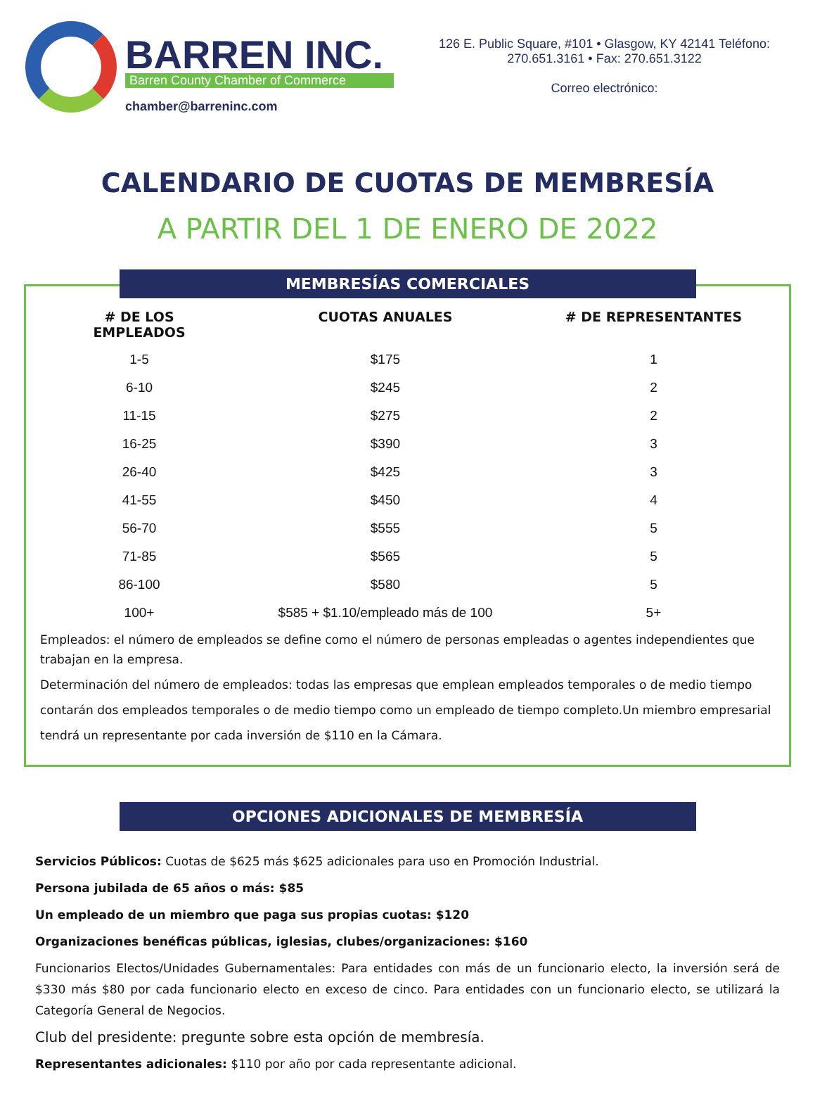BARREN INC.
Barren County Chamber of Commerce
chamber@barreninc.com
126 E. Public Square, #101 • Glasgow, KY 42141 Teléfono:
270.651.3161 • Fax: 270.651.3122
Correo electrónico:
CALENDARIO DE CUOTAS DE MEMBRESÍA
A PARTIR DEL 1 DE ENERO DE 2022
MEMBRESÍAS COMERCIALES
| # DE LOS EMPLEADOS | CUOTAS ANUALES | # DE REPRESENTANTES |
| --- | --- | --- |
| 1-5 | $175 | 1 |
| 6-10 | $245 | 2 |
| 11-15 | $275 | 2 |
| 16-25 | $390 | 3 |
| 26-40 | $425 | 3 |
| 41-55 | $450 | 4 |
| 56-70 | $555 | 5 |
| 71-85 | $565 | 5 |
| 86-100 | $580 | 5 |
| 100+ | $585 + $1.10/empleado más de 100 | 5+ |
Empleados: el número de empleados se define como el número de personas empleadas o agentes independientes que trabajan en la empresa.
Determinación del número de empleados: todas las empresas que emplean empleados temporales o de medio tiempo contarán dos empleados temporales o de medio tiempo como un empleado de tiempo completo.Un miembro empresarial tendrá un representante por cada inversión de $110 en la Cámara.
OPCIONES ADICIONALES DE MEMBRESÍA
Servicios Públicos: Cuotas de $625 más $625 adicionales para uso en Promoción Industrial.
Persona jubilada de 65 años o más: $85
Un empleado de un miembro que paga sus propias cuotas: $120
Organizaciones benéficas públicas, iglesias, clubes/organizaciones: $160
Funcionarios Electos/Unidades Gubernamentales: Para entidades con más de un funcionario electo, la inversión será de $330 más $80 por cada funcionario electo en exceso de cinco. Para entidades con un funcionario electo, se utilizará la Categoría General de Negocios.
Club del presidente: pregunte sobre esta opción de membresía.
Representantes adicionales: $110 por año por cada representante adicional.